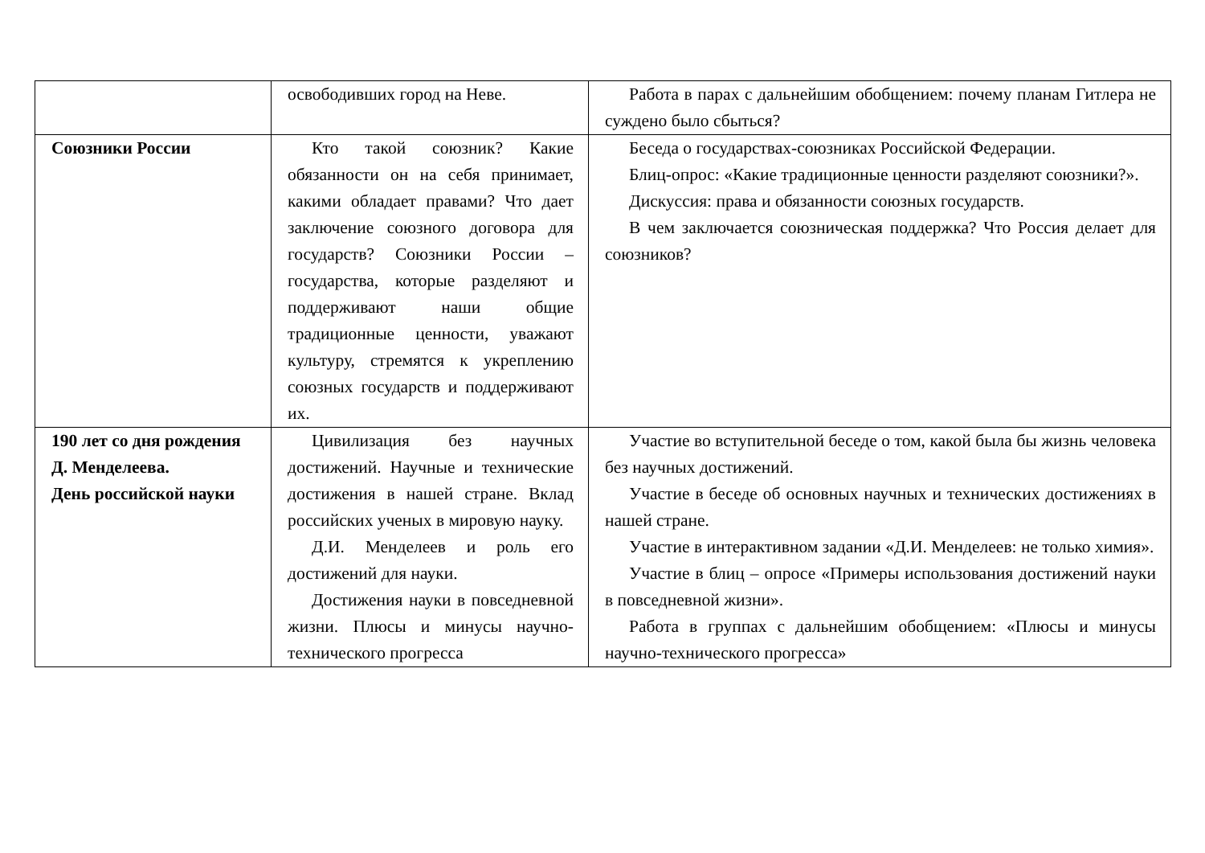| | освободивших город на Неве. | Работа в парах с дальнейшим обобщением: почему планам Гитлера не суждено было сбыться? |
| Союзники России | Кто такой союзник? Какие обязанности он на себя принимает, какими обладает правами? Что дает заключение союзного договора для государств? Союзники России – государства, которые разделяют и поддерживают наши общие традиционные ценности, уважают культуру, стремятся к укреплению союзных государств и поддерживают их. | Беседа о государствах-союзниках Российской Федерации. Блиц-опрос: «Какие традиционные ценности разделяют союзники?». Дискуссия: права и обязанности союзных государств. В чем заключается союзническая поддержка? Что Россия делает для союзников? |
| 190 лет со дня рождения Д. Менделеева. День российской науки | Цивилизация без научных достижений. Научные и технические достижения в нашей стране. Вклад российских ученых в мировую науку. Д.И. Менделеев и роль его достижений для науки. Достижения науки в повседневной жизни. Плюсы и минусы научно- технического прогресса | Участие во вступительной беседе о том, какой была бы жизнь человека без научных достижений. Участие в беседе об основных научных и технических достижениях в нашей стране. Участие в интерактивном задании «Д.И. Менделеев: не только химия». Участие в блиц – опросе «Примеры использования достижений науки в повседневной жизни». Работа в группах с дальнейшим обобщением: «Плюсы и минусы научно-технического прогресса» |